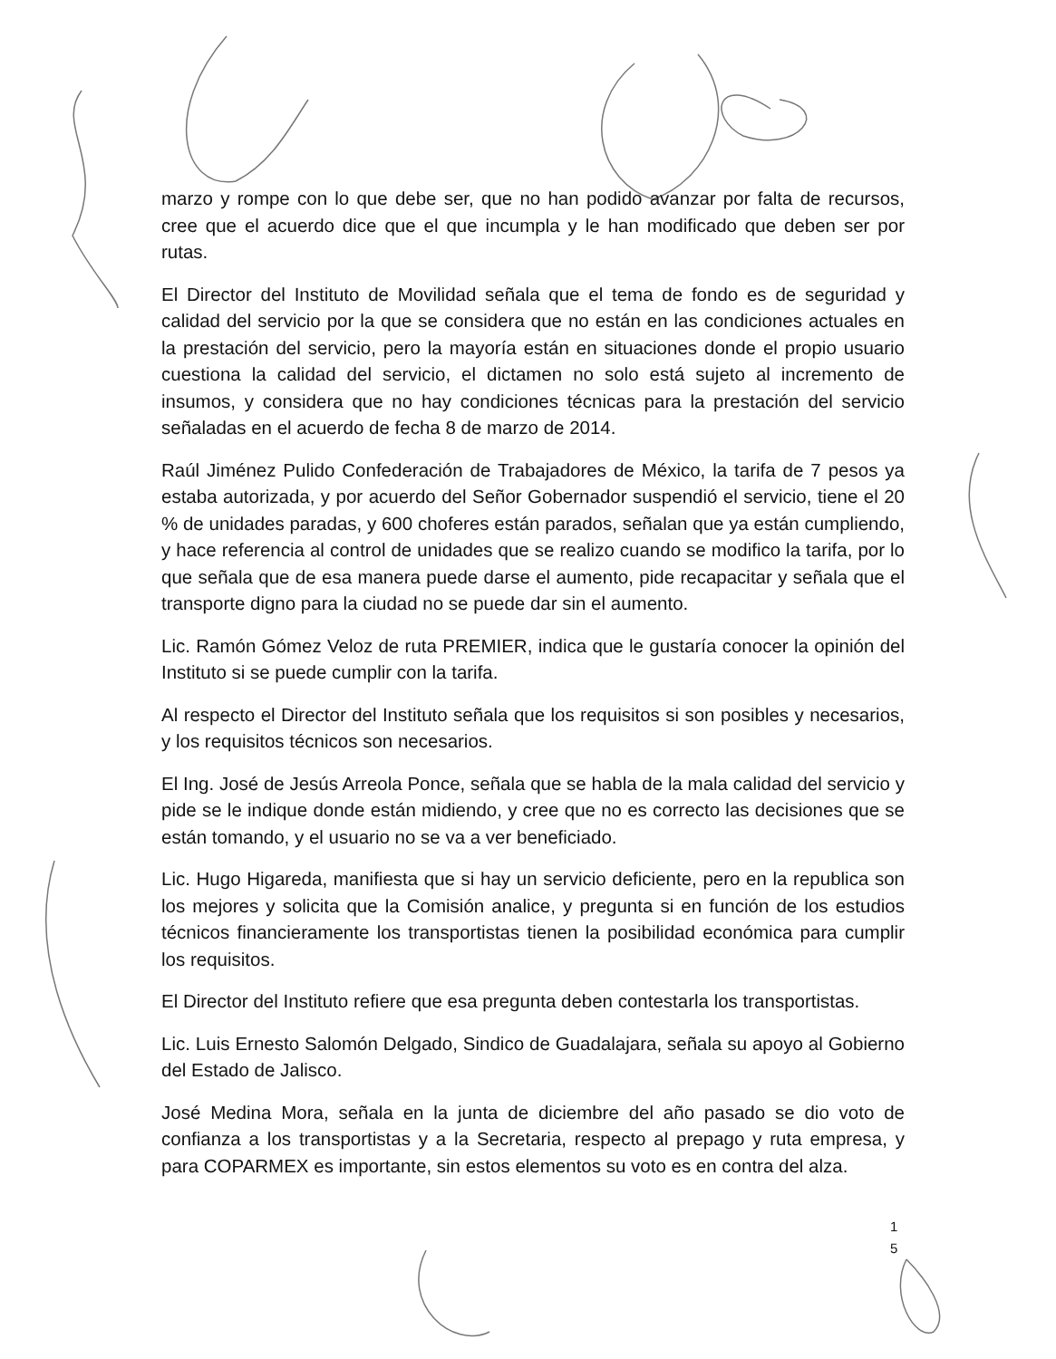marzo y rompe con lo que debe ser, que no han podido avanzar por falta de recursos, cree que el acuerdo dice que el que incumpla y le han modificado que deben ser por rutas.
El Director del Instituto de Movilidad señala que el tema de fondo es de seguridad y calidad del servicio por la que se considera que no están en las condiciones actuales en la prestación del servicio, pero la mayoría están en situaciones donde el propio usuario cuestiona la calidad del servicio, el dictamen no solo está sujeto al incremento de insumos, y considera que no hay condiciones técnicas para la prestación del servicio señaladas en el acuerdo de fecha 8 de marzo de 2014.
Raúl Jiménez Pulido Confederación de Trabajadores de México, la tarifa de 7 pesos ya estaba autorizada, y por acuerdo del Señor Gobernador suspendió el servicio, tiene el 20 % de unidades paradas, y 600 choferes están parados, señalan que ya están cumpliendo, y hace referencia al control de unidades que se realizo cuando se modifico la tarifa, por lo que señala que de esa manera puede darse el aumento, pide recapacitar y señala que el transporte digno para la ciudad no se puede dar sin el aumento.
Lic. Ramón Gómez Veloz de ruta PREMIER, indica que le gustaría conocer la opinión del Instituto si se puede cumplir con la tarifa.
Al respecto el Director del Instituto señala que los requisitos si son posibles y necesarios, y los requisitos técnicos son necesarios.
El Ing. José de Jesús Arreola Ponce, señala que se habla de la mala calidad del servicio y pide se le indique donde están midiendo, y cree que no es correcto las decisiones que se están tomando, y el usuario no se va a ver beneficiado.
Lic. Hugo Higareda, manifiesta que si hay un servicio deficiente, pero en la republica son los mejores y solicita que la Comisión analice, y pregunta si en función de los estudios técnicos financieramente los transportistas tienen la posibilidad económica para cumplir los requisitos.
El Director del Instituto refiere que esa pregunta deben contestarla los transportistas.
Lic. Luis Ernesto Salomón Delgado, Sindico de Guadalajara, señala su apoyo al Gobierno del Estado de Jalisco.
José Medina Mora, señala en la junta de diciembre del año pasado se dio voto de confianza a los transportistas y a la Secretaria, respecto al prepago y ruta empresa, y para COPARMEX es importante, sin estos elementos su voto es en contra del alza.
1
5